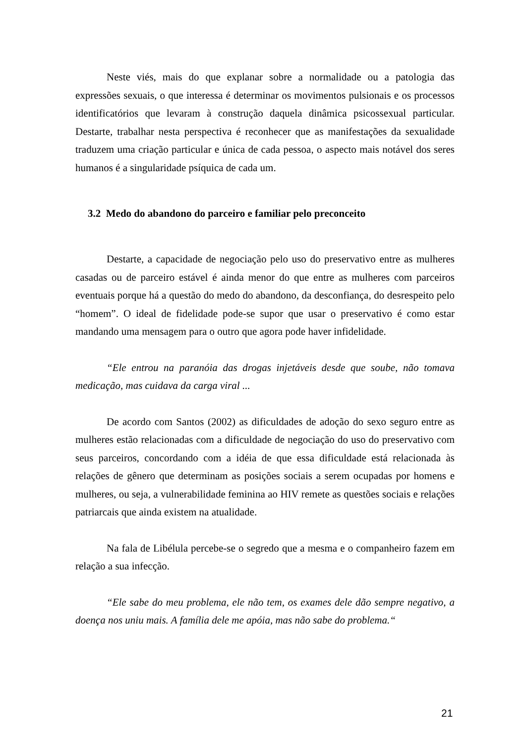Neste viés, mais do que explanar sobre a normalidade ou a patologia das expressões sexuais, o que interessa é determinar os movimentos pulsionais e os processos identificatórios que levaram à construção daquela dinâmica psicossexual particular. Destarte, trabalhar nesta perspectiva é reconhecer que as manifestações da sexualidade traduzem uma criação particular e única de cada pessoa, o aspecto mais notável dos seres humanos é a singularidade psíquica de cada um.
3.2 Medo do abandono do parceiro e familiar pelo preconceito
Destarte, a capacidade de negociação pelo uso do preservativo entre as mulheres casadas ou de parceiro estável é ainda menor do que entre as mulheres com parceiros eventuais porque há a questão do medo do abandono, da desconfiança, do desrespeito pelo “homem”. O ideal de fidelidade pode-se supor que usar o preservativo é como estar mandando uma mensagem para o outro que agora pode haver infidelidade.
“Ele entrou na paranóia das drogas injetáveis desde que soube, não tomava medicação, mas cuidava da carga viral ...
De acordo com Santos (2002) as dificuldades de adoção do sexo seguro entre as mulheres estão relacionadas com a dificuldade de negociação do uso do preservativo com seus parceiros, concordando com a idéia de que essa dificuldade está relacionada às relações de gênero que determinam as posições sociais a serem ocupadas por homens e mulheres, ou seja, a vulnerabilidade feminina ao HIV remete as questões sociais e relações patriarcais que ainda existem na atualidade.
Na fala de Libélula percebe-se o segredo que a mesma e o companheiro fazem em relação a sua infecção.
“Ele sabe do meu problema, ele não tem, os exames dele dão sempre negativo, a doença nos uniu mais. A família dele me apóia, mas não sabe do problema.“
21